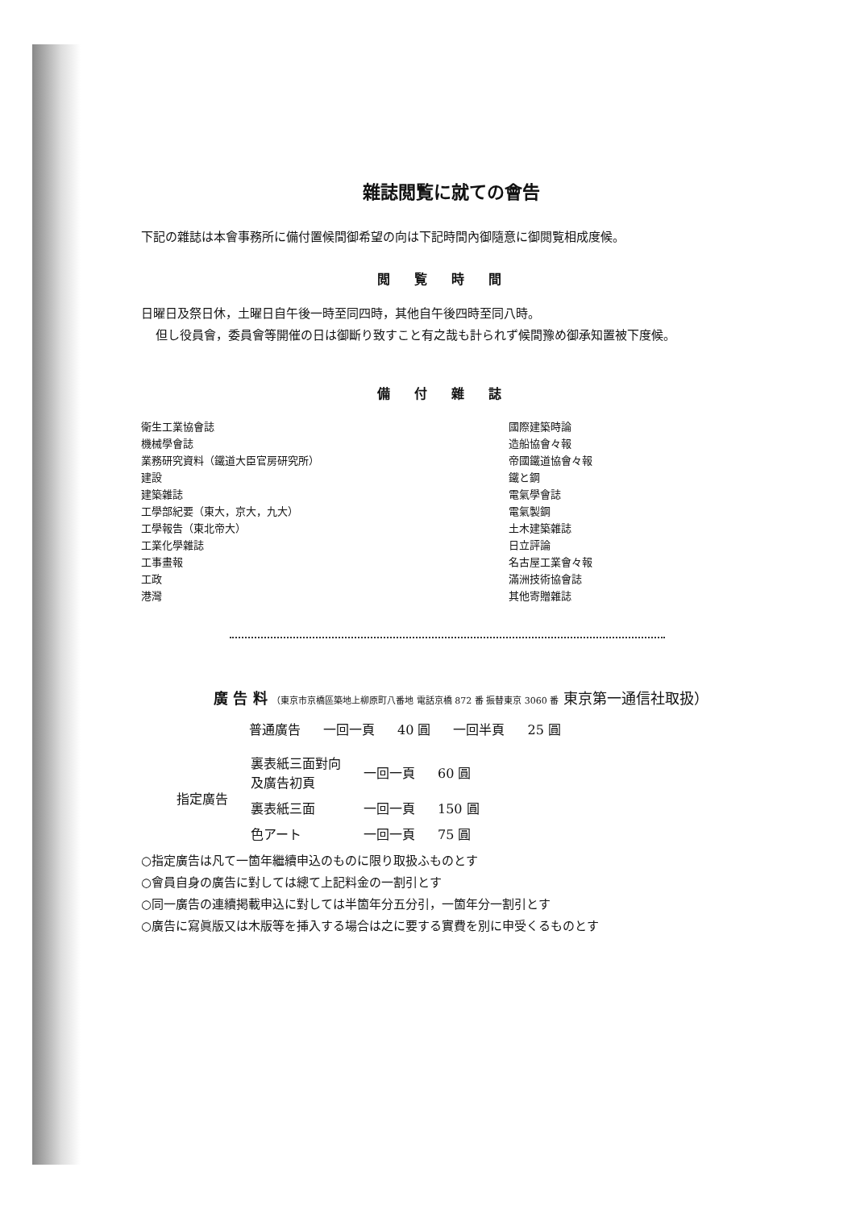雜誌閲覧に就ての會告
下記の雜誌は本會事務所に備付置候間御希望の向は下記時間內御隨意に御閲覧相成度候。
閲覧時間
日曜日及祭日休，土曜日自午後一時至同四時，其他自午後四時至同八時。
但し役員會，委員會等開催の日は御斷り致すこと有之哉も計られず候間豫め御承知置被下度候。
備付雜誌
衛生工業協會誌
機械學會誌
業務研究資料（鐵道大臣官房研究所）
建設
建築雜誌
工學部紀要（東大，京大，九大）
工學報告（東北帝大）
工業化學雜誌
工事畫報
工政
港灣
國際建築時論
造船協會々報
帝國鐵道協會々報
鐵と鋼
電氣學會誌
電氣製鋼
土木建築雜誌
日立評論
名古屋工業會々報
滿洲技術協會誌
其他寄贈雜誌
廣 告 料 （東京市京橋區築地上柳原町八番地 電話京橋 872 番 振替東京 3060 番 東京第一通信社取扱）
| 普通廣告 | 一回一頁 | 40 圓 | 一回半頁 | 25 圓 |
| 指定廣告 | 裏表紙三面對向 及廣告初頁 | 一回一頁 | 60 圓 |
| | 裏表紙三面 | 一回一頁 | 150 圓 |
| | 色アート | 一回一頁 | 75 圓 |
○指定廣告は凡て一箇年繼續申込のものに限り取扱ふものとす
○會員自身の廣告に對しては總て上記料金の一割引とす
○同一廣告の連續掲載申込に對しては半箇年分五分引，一箇年分一割引とす
○廣告に寫眞版又は木版等を挿入する場合は之に要する實費を別に申受くるものとす